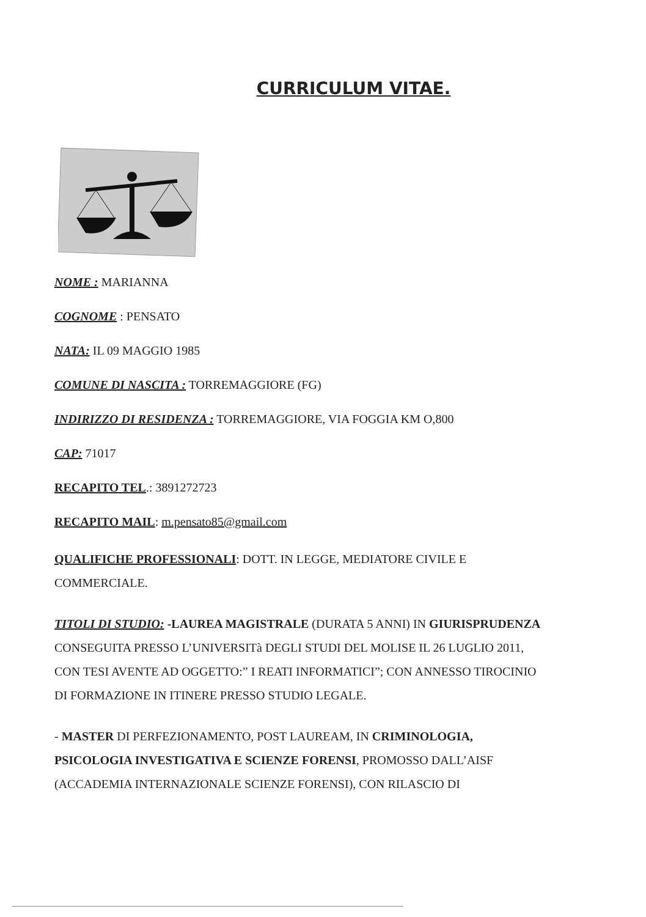CURRICULUM VITAE.
NOME : MARIANNA
COGNOME : PENSATO
NATA: IL 09 MAGGIO 1985
COMUNE DI NASCITA : TORREMAGGIORE (FG)
INDIRIZZO DI RESIDENZA : TORREMAGGIORE, VIA FOGGIA KM O,800
CAP: 71017
RECAPITO TEL.: 3891272723
RECAPITO MAIL: m.pensato85@gmail.com
QUALIFICHE PROFESSIONALI: DOTT. IN LEGGE, MEDIATORE CIVILE E COMMERCIALE.
TITOLI DI STUDIO: -LAUREA MAGISTRALE (DURATA 5 ANNI) IN GIURISPRUDENZA CONSEGUITA PRESSO L’UNIVERSITà DEGLI STUDI DEL MOLISE IL 26 LUGLIO 2011, CON TESI AVENTE AD OGGETTO:” I REATI INFORMATICI”; CON ANNESSO TIROCINIO DI FORMAZIONE IN ITINERE PRESSO STUDIO LEGALE.
- MASTER DI PERFEZIONAMENTO, POST LAUREAM, IN CRIMINOLOGIA, PSICOLOGIA INVESTIGATIVA E SCIENZE FORENSI, PROMOSSO DALL’AISF (ACCADEMIA INTERNAZIONALE SCIENZE FORENSI), CON RILASCIO DI